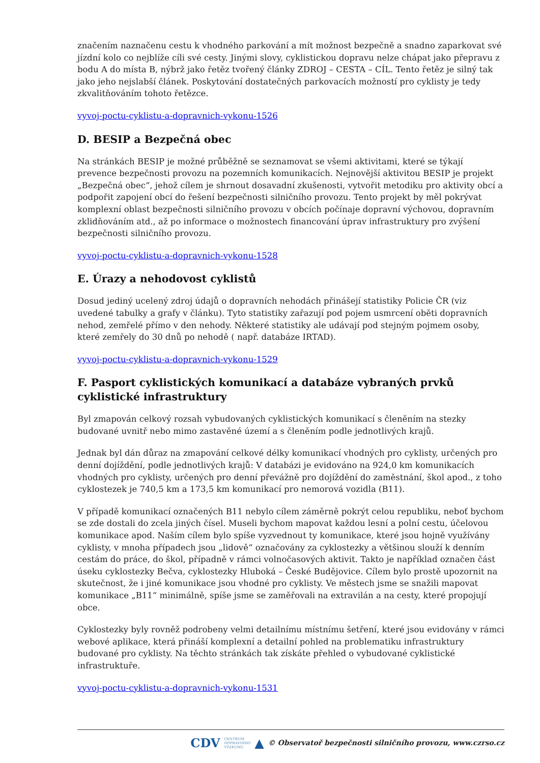značením naznačenu cestu k vhodného parkování a mít možnost bezpečně a snadno zaparkovat své jízdní kolo co nejblíže cíli své cesty. Jinými slovy, cyklistickou dopravu nelze chápat jako přepravu z bodu A do místa B, nýbrž jako řetěz tvořený články ZDROJ – CESTA – CÍL. Tento řetěz je silný tak jako jeho nejslabší článek. Poskytování dostatečných parkovacích možností pro cyklisty je tedy zkvalitňováním tohoto řetězce.
vyvoj-poctu-cyklistu-a-dopravnich-vykonu-1526
D. BESIP a Bezpečná obec
Na stránkách BESIP je možné průběžně se seznamovat se všemi aktivitami, které se týkají prevence bezpečnosti provozu na pozemních komunikacích. Nejnovější aktivitou BESIP je projekt „Bezpečná obec“, jehož cílem je shrnout dosavadní zkušenosti, vytvořit metodiku pro aktivity obcí a podpořit zapojení obcí do řešení bezpečnosti silničního provozu. Tento projekt by měl pokrývat komplexní oblast bezpečnosti silničního provozu v obcích počínaje dopravní výchovou, dopravním zklidňováním atd., až po informace o možnostech financování úprav infrastruktury pro zvýšení bezpečnosti silničního provozu.
vyvoj-poctu-cyklistu-a-dopravnich-vykonu-1528
E. Úrazy a nehodovost cyklistů
Dosud jediný ucelený zdroj údajů o dopravních nehodách přinášejí statistiky Policie ČR (viz uvedené tabulky a grafy v článku). Tyto statistiky zařazují pod pojem usmrcení oběti dopravních nehod, zemřelé přímo v den nehody. Některé statistiky ale udávají pod stejným pojmem osoby, které zemřely do 30 dnů po nehodě ( např. databáze IRTAD).
vyvoj-poctu-cyklistu-a-dopravnich-vykonu-1529
F. Pasport cyklistických komunikací a databáze vybraných prvků cyklistické infrastruktury
Byl zmapován celkový rozsah vybudovaných cyklistických komunikací s členěním na stezky budované uvnitř nebo mimo zastavěné území a s členěním podle jednotlivých krajů.
Jednak byl dán důraz na zmapování celkové délky komunikací vhodných pro cyklisty, určených pro denní dojíždění, podle jednotlivých krajů: V databázi je evidováno na 924,0 km komunikacích vhodných pro cyklisty, určených pro denní převážně pro dojíždění do zaměstnání, škol apod., z toho cyklostezek je 740,5 km a 173,5 km komunikací pro nemorová vozidla (B11).
V případě komunikací označených B11 nebylo cílem záměrně pokrýt celou republiku, neboť bychom se zde dostali do zcela jiných čísel. Museli bychom mapovat každou lesní a polní cestu, účelovou komunikace apod. Naším cílem bylo spíše vyzvednout ty komunikace, které jsou hojně využívány cyklisty, v mnoha případech jsou „lidově“ označovány za cyklostezky a většinou slouží k denním cestám do práce, do škol, případně v rámci volnočasových aktivit. Takto je například označen část úseku cyklostezky Bečva, cyklostezky Hluboká – České Budějovice. Cílem bylo prostě upozornit na skutečnost, že i jiné komunikace jsou vhodné pro cyklisty. Ve městech jsme se snažili mapovat komunikace „B11“ minimálně, spíše jsme se zaměřovali na extravilán a na cesty, které propojují obce.
Cyklostezky byly rovněž podrobeny velmi detailnímu místnímu šetření, které jsou evidovány v rámci webové aplikace, která přináší komplexní a detailní pohled na problematiku infrastruktury budované pro cyklisty. Na těchto stránkách tak získáte přehled o vybudované cyklistické infrastruktuře.
vyvoj-poctu-cyklistu-a-dopravnich-vykonu-1531
CDV CENTRUM
DOPRAVNÍHO
VÝZKUMU ▲ © Observatoř bezpečnosti silničního provozu, www.czrso.cz